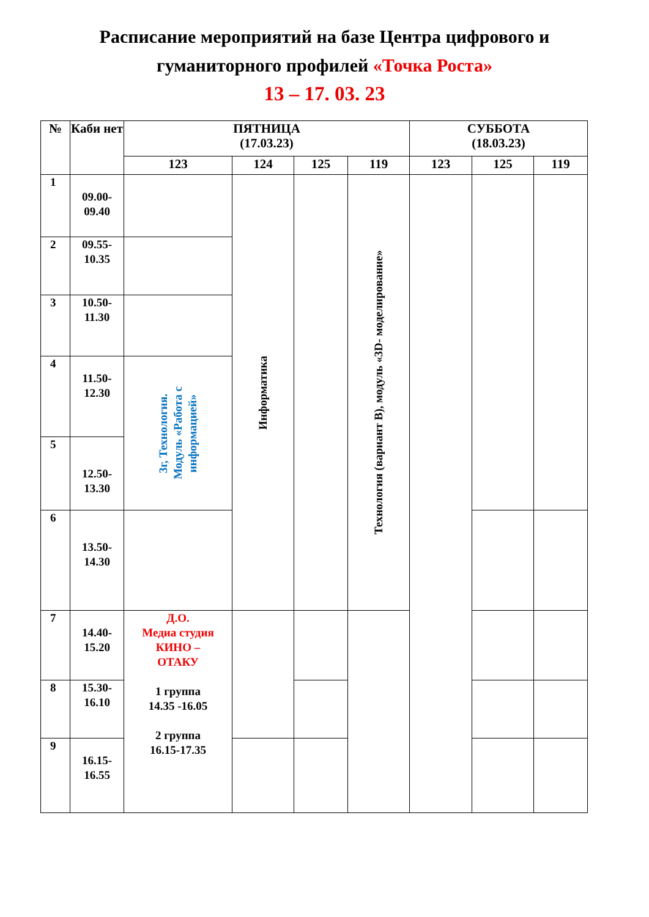Расписание мероприятий на базе Центра цифрового и
гуманиторного профилей «Точка Роста»
13 – 17. 03. 23
| № | Каби нет | ПЯТНИЦА (17.03.23) | | | | СУББОТА (18.03.23) | | |
| --- | --- | --- | --- | --- | --- | --- | --- | --- |
| | | 123 | 124 | 125 | 119 | 123 | 125 | 119 |
| 1 | 09.00- 09.40 | | Информатика | | Технология (вариант В), модуль «3D- моделирование» | | | |
| 2 | 09.55- 10.35 | | | | | | | |
| 3 | 10.50- 11.30 | | | | | | | |
| 4 | 11.50- 12.30 | 3г, Технология. Модуль «Работа с информацией» | | | | | | |
| 5 | 12.50- 13.30 | | | | | | | |
| 6 | 13.50- 14.30 | | | | | | | |
| 7 | 14.40- 15.20 | Д.О. Медиа студия КИНО – ОТАКУ 1 группа 14.35 -16.05 2 группа 16.15-17.35 | | | | | | |
| 8 | 15.30- 16.10 | | | | | | | |
| 9 | 16.15- 16.55 | | | | | | | |